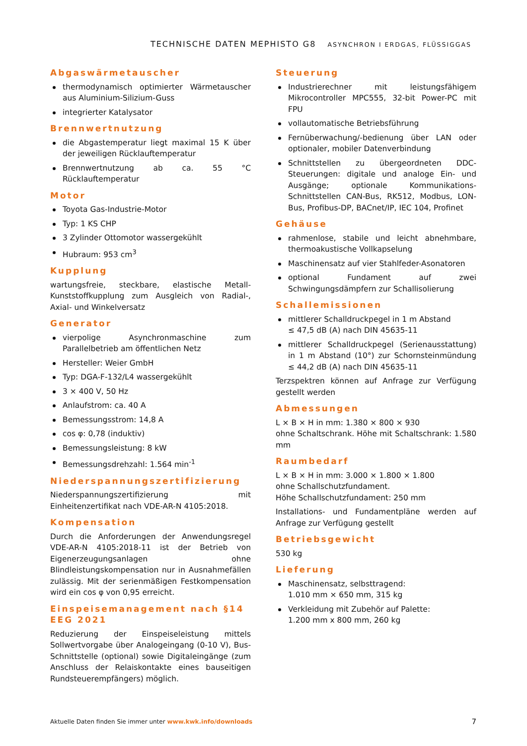TECHNISCHE DATEN MEPHISTO G8 ASYNCHRON I ERDGAS, FLÜSSIGGAS
Abgaswärmetauscher
thermodynamisch optimierter Wärmetauscher aus Aluminium-Silizium-Guss
integrierter Katalysator
Brennwertnutzung
die Abgastemperatur liegt maximal 15 K über der jeweiligen Rücklauftemperatur
Brennwertnutzung ab ca. 55 °C Rücklauftemperatur
Motor
Toyota Gas-Industrie-Motor
Typ: 1 KS CHP
3 Zylinder Ottomotor wassergekühlt
Hubraum: 953 cm<sup>3</sup>
Kupplung
wartungsfreie, steckbare, elastische Metall-Kunststoffkupplung zum Ausgleich von Radial-, Axial- und Winkelversatz
Generator
vierpolige Asynchronmaschine zum Parallelbetrieb am öffentlichen Netz
Hersteller: Weier GmbH
Typ: DGA-F-132/L4 wassergekühlt
3 × 400 V, 50 Hz
Anlaufstrom: ca. 40 A
Bemessungsstrom: 14,8 A
cos φ: 0,78 (induktiv)
Bemessungsleistung: 8 kW
Bemessungsdrehzahl: 1.564 min<sup>-1</sup>
Niederspannungszertifizierung
Niederspannungszertifizierung mit Einheitenzertifikat nach VDE-AR-N 4105:2018.
Kompensation
Durch die Anforderungen der Anwendungsregel VDE-AR-N 4105:2018-11 ist der Betrieb von Eigenerzeugungsanlagen ohne Blindleistungskompensation nur in Ausnahmefällen zulässig. Mit der serienmäßigen Festkompensation wird ein cos φ von 0,95 erreicht.
Einspeisemanagement nach §14 EEG 2021
Reduzierung der Einspeiseleistung mittels Sollwertvorgabe über Analogeingang (0-10 V), Bus-Schnittstelle (optional) sowie Digitaleingänge (zum Anschluss der Relaiskontakte eines bauseitigen Rundsteuerempfängers) möglich.
Steuerung
Industrierechner mit leistungsfähigem Mikrocontroller MPC555, 32-bit Power-PC mit FPU
vollautomatische Betriebsführung
Fernüberwachung/-bedienung über LAN oder optionaler, mobiler Datenverbindung
Schnittstellen zu übergeordneten DDC-Steuerungen: digitale und analoge Ein- und Ausgänge; optionale Kommunikations-Schnittstellen CAN-Bus, RK512, Modbus, LON-Bus, Profibus-DP, BACnet/IP, IEC 104, Profinet
Gehäuse
rahmenlose, stabile und leicht abnehmbare, thermoakustische Vollkapselung
Maschinensatz auf vier Stahlfeder-Asonatoren
optional Fundament auf zwei Schwingungsdämpfern zur Schallisolierung
Schallemissionen
mittlerer Schalldruckpegel in 1 m Abstand
≤ 47,5 dB (A) nach DIN 45635-11
mittlerer Schalldruckpegel (Serienausstattung) in 1 m Abstand (10°) zur Schornsteinmündung ≤ 44,2 dB (A) nach DIN 45635-11
Terzspektren können auf Anfrage zur Verfügung gestellt werden
Abmessungen
L × B × H in mm: 1.380 × 800 × 930
ohne Schaltschrank. Höhe mit Schaltschrank: 1.580 mm
Raumbedarf
L × B × H in mm: 3.000 × 1.800 × 1.800
ohne Schallschutzfundament.
Höhe Schallschutzfundament: 250 mm
Installations- und Fundamentpläne werden auf Anfrage zur Verfügung gestellt
Betriebsgewicht
530 kg
Lieferung
Maschinensatz, selbsttragend:
1.010 mm × 650 mm, 315 kg
Verkleidung mit Zubehör auf Palette:
1.200 mm x 800 mm, 260 kg
Aktuelle Daten finden Sie immer unter www.kwk.info/downloads 7